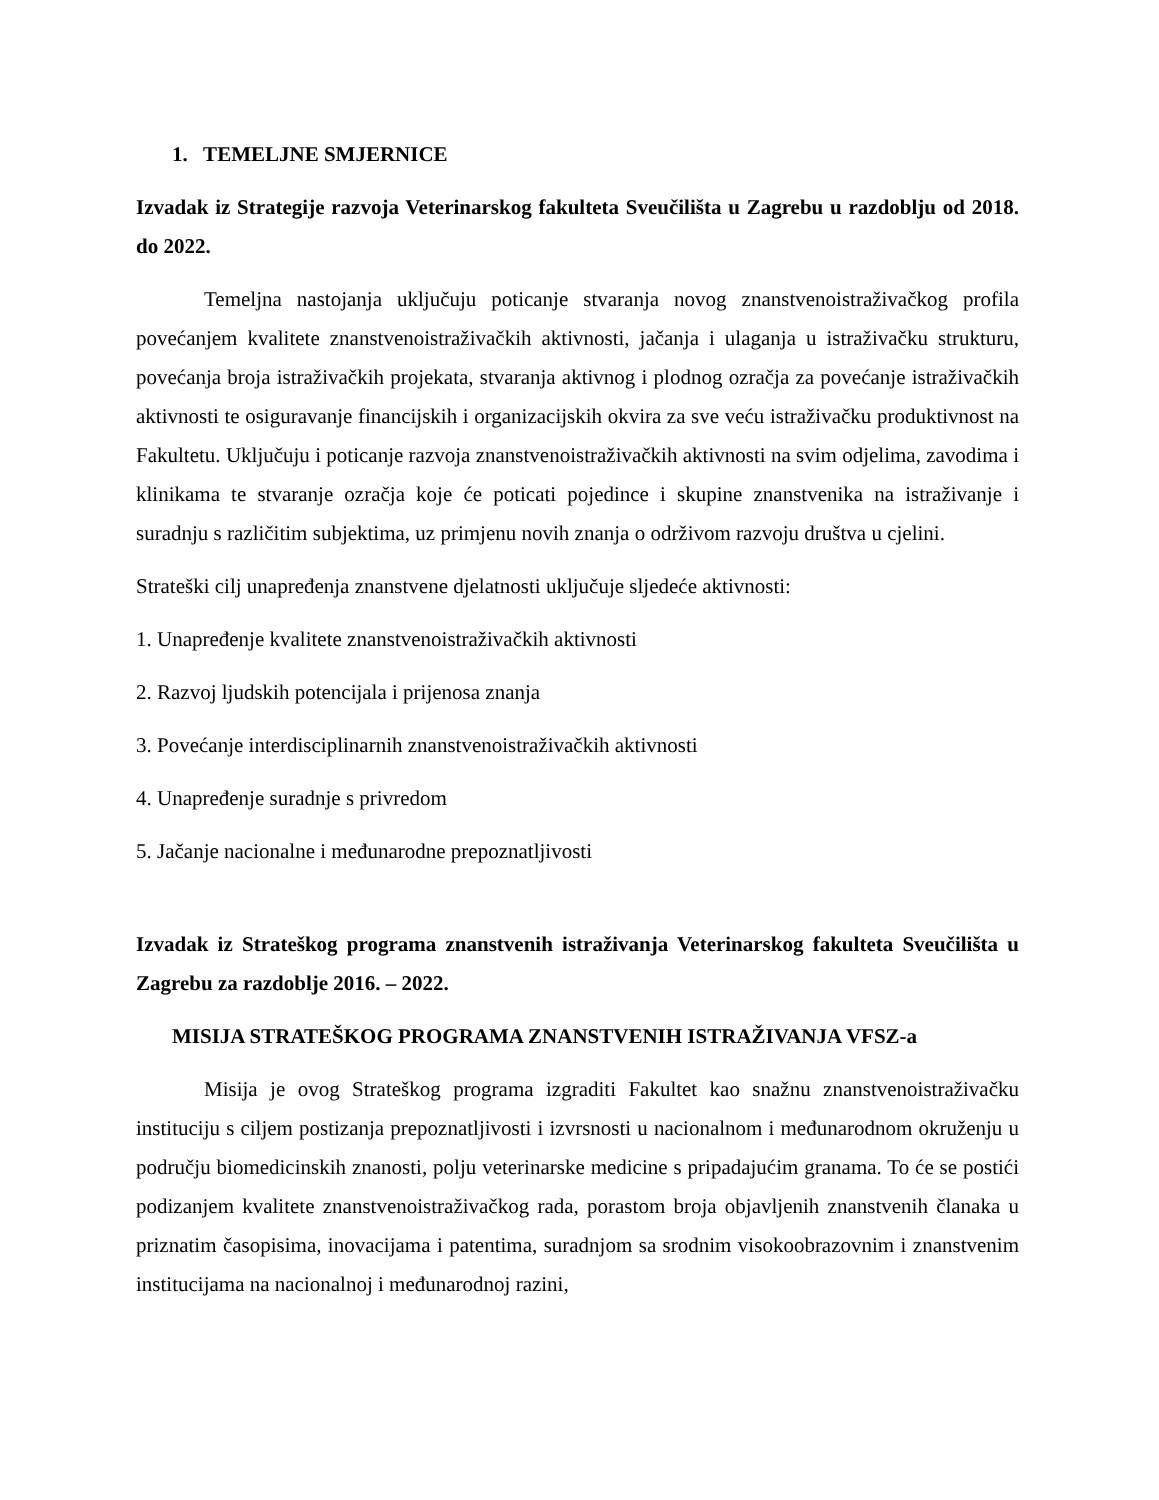1. TEMELJNE SMJERNICE
Izvadak iz Strategije razvoja Veterinarskog fakulteta Sveučilišta u Zagrebu u razdoblju od 2018. do 2022.
Temeljna nastojanja uključuju poticanje stvaranja novog znanstvenoistraživačkog profila povećanjem kvalitete znanstvenoistraživačkih aktivnosti, jačanja i ulaganja u istraživačku strukturu, povećanja broja istraživačkih projekata, stvaranja aktivnog i plodnog ozračja za povećanje istraživačkih aktivnosti te osiguravanje financijskih i organizacijskih okvira za sve veću istraživačku produktivnost na Fakultetu. Uključuju i poticanje razvoja znanstvenoistraživačkih aktivnosti na svim odjelima, zavodima i klinikama te stvaranje ozračja koje će poticati pojedince i skupine znanstvenika na istraživanje i suradnju s različitim subjektima, uz primjenu novih znanja o održivom razvoju društva u cjelini.
Strateški cilj unapređenja znanstvene djelatnosti uključuje sljedeće aktivnosti:
1. Unapređenje kvalitete znanstvenoistraživačkih aktivnosti
2. Razvoj ljudskih potencijala i prijenosa znanja
3. Povećanje interdisciplinarnih znanstvenoistraživačkih aktivnosti
4. Unapređenje suradnje s privredom
5. Jačanje nacionalne i međunarodne prepoznatljivosti
Izvadak iz Strateškog programa znanstvenih istraživanja Veterinarskog fakulteta Sveučilišta u Zagrebu za razdoblje 2016. – 2022.
MISIJA STRATEŠKOG PROGRAMA ZNANSTVENIH ISTRAŽIVANJA VFSZ-a
Misija je ovog Strateškog programa izgraditi Fakultet kao snažnu znanstvenoistraživačku instituciju s ciljem postizanja prepoznatljivosti i izvrsnosti u nacionalnom i međunarodnom okruženju u području biomedicinskih znanosti, polju veterinarske medicine s pripadajućim granama. To će se postići podizanjem kvalitete znanstvenoistraživačkog rada, porastom broja objavljenih znanstvenih članaka u priznatim časopisima, inovacijama i patentima, suradnjom sa srodnim visokoobrazovnim i znanstvenim institucijama na nacionalnoj i međunarodnoj razini,